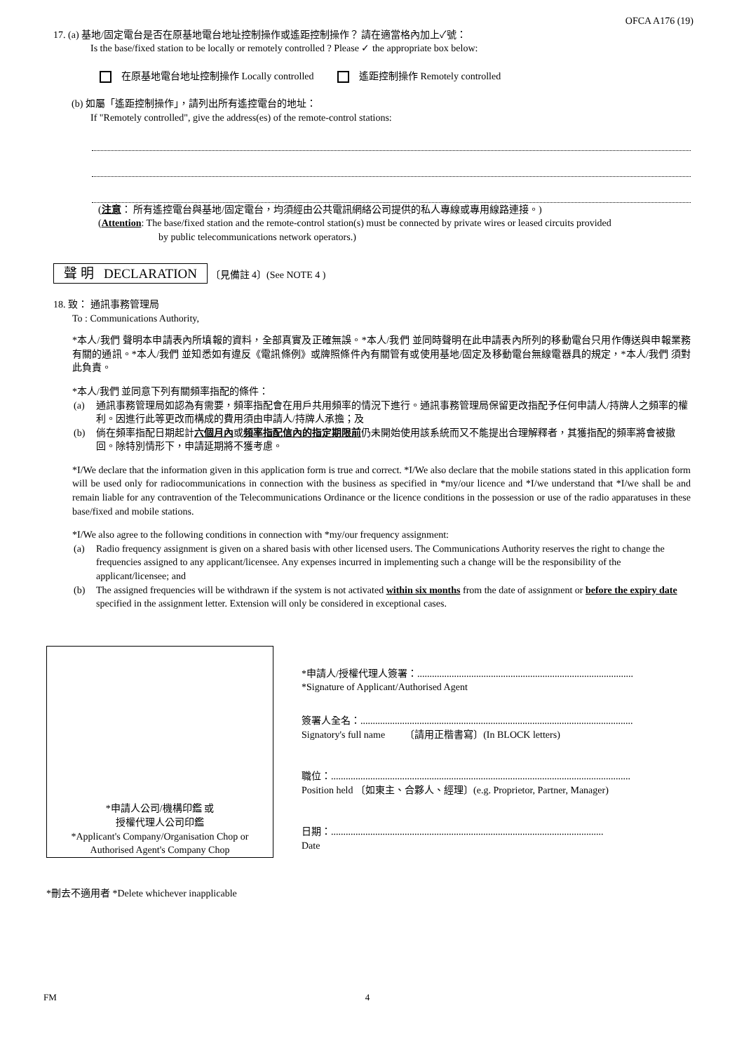OFCA A176 (19)
17. (a) 基地/固定電台是否在原基地電台地址控制操作或遙距控制操作？ 請在適當格內加上✓號：
Is the base/fixed station to be locally or remotely controlled ? Please ✓ the appropriate box below:
在原基地電台地址控制操作 Locally controlled 遙距控制操作 Remotely controlled
(b) 如屬「遙距控制操作」，請列出所有遙控電台的地址：
If "Remotely controlled", give the address(es) of the remote-control stations:
(注意： 所有遙控電台與基地/固定電台，均須經由公共電訊網絡公司提供的私人專線或專用線路連接。)
(Attention: The base/fixed station and the remote-control station(s) must be connected by private wires or leased circuits provided
by public telecommunications network operators.)
聲 明 DECLARATION 〔見備註 4〕(See NOTE 4 )
18. 致： 通訊事務管理局
To : Communications Authority,
*本人/我們 聲明本申請表內所填報的資料，全部真實及正確無誤。*本人/我們 並同時聲明在此申請表內所列的移動電台只用作傳送與申報業務有關的通訊。*本人/我們 並知悉如有違反《電訊條例》或牌照條件內有關管有或使用基地/固定及移動電台無線電器具的規定，*本人/我們 須對此負責。
*本人/我們 並同意下列有關頻率指配的條件：
(a) 通訊事務管理局如認為有需要，頻率指配會在用戶共用頻率的情況下進行。通訊事務管理局保留更改指配予任何申請人/持牌人之頻率的權利。因進行此等更改而構成的費用須由申請人/持牌人承擔；及
(b) 倘在頻率指配日期起計六個月內或頻率指配信內的指定期限前仍未開始使用該系統而又不能提出合理解釋者，其獲指配的頻率將會被撤回。除特別情形下，申請延期將不獲考慮。
*I/We declare that the information given in this application form is true and correct. *I/We also declare that the mobile stations stated in this application form will be used only for radiocommunications in connection with the business as specified in *my/our licence and *I/we understand that *I/we shall be and remain liable for any contravention of the Telecommunications Ordinance or the licence conditions in the possession or use of the radio apparatuses in these base/fixed and mobile stations.
*I/We also agree to the following conditions in connection with *my/our frequency assignment:
(a) Radio frequency assignment is given on a shared basis with other licensed users. The Communications Authority reserves the right to change the frequencies assigned to any applicant/licensee. Any expenses incurred in implementing such a change will be the responsibility of the applicant/licensee; and
(b) The assigned frequencies will be withdrawn if the system is not activated within six months from the date of assignment or before the expiry date specified in the assignment letter. Extension will only be considered in exceptional cases.
*申請人公司/機構印鑑 或
授權代理人公司印鑑
*Applicant's Company/Organisation Chop or
Authorised Agent's Company Chop
*申請人/授權代理人簽署：........................................................................................
*Signature of Applicant/Authorised Agent
簽署人全名：...............................................................................................................
Signatory's full name 〔請用正楷書寫〕(In BLOCK letters)
職位：..........................................................................................................................
Position held 〔如東主、合夥人、經理〕(e.g. Proprietor, Partner, Manager)
日期：...............................................................................................................
Date
*刪去不適用者 *Delete whichever inapplicable
FM 4